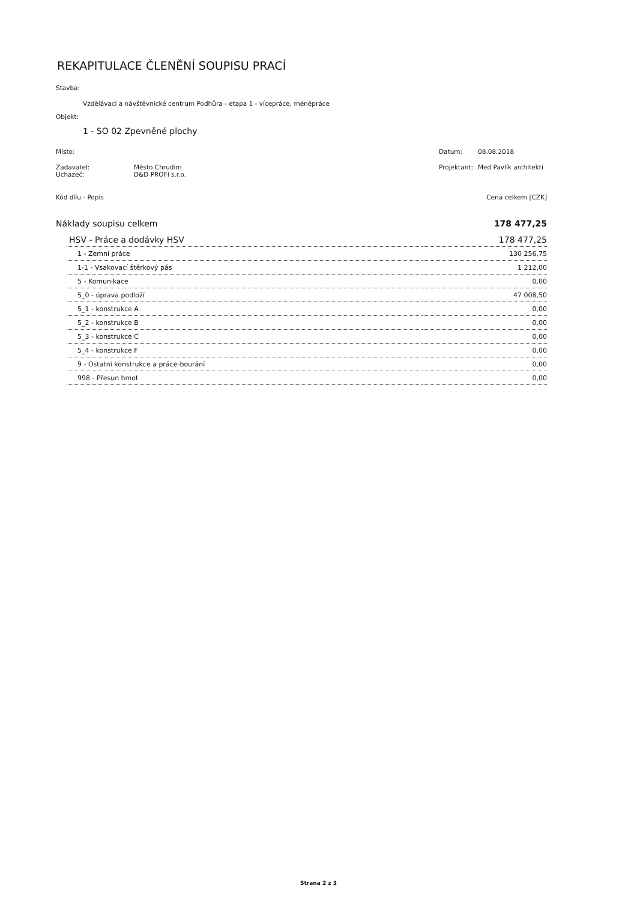REKAPITULACE ČLENĚNÍ SOUPISU PRACÍ
Stavba:
Vzdělávací a návštěvnické centrum Podhůra - etapa 1 - vícepráce, méněpráce
Objekt:
1 - SO 02 Zpevněné plochy
| Místo: | | Datum: | 08.08.2018 |
| Zadavatel: | Město Chrudim | Projektant: | Med Pavlík architekti |
| Uchazeč: | D&D PROFI s.r.o. | | |
| Kód dílu - Popis | Cena celkem [CZK] |
| Náklady soupisu celkem | 178 477,25 |
| HSV - Práce a dodávky HSV | 178 477,25 |
| 1 - Zemní práce | 130 256,75 |
| 1-1 - Vsakovací štěrkový pás | 1 212,00 |
| 5 - Komunikace | 0,00 |
| 5_0 - úprava podloží | 47 008,50 |
| 5_1 - konstrukce A | 0,00 |
| 5_2 - konstrukce B | 0,00 |
| 5_3 - konstrukce C | 0,00 |
| 5_4 - konstrukce F | 0,00 |
| 9 - Ostatní konstrukce a práce-bourání | 0,00 |
| 998 - Přesun hmot | 0,00 |
Strana 2 z 3